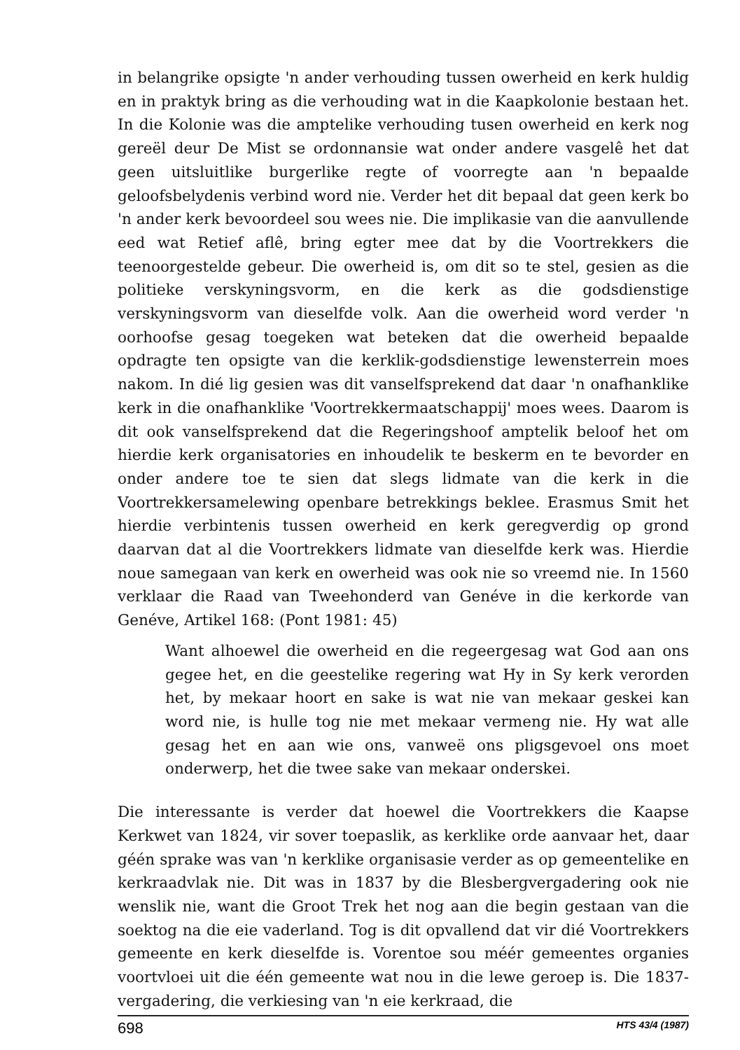in belangrike opsigte 'n ander verhouding tussen owerheid en kerk huldig en in praktyk bring as die verhouding wat in die Kaapkolonie bestaan het. In die Kolonie was die amptelike verhouding tusen owerheid en kerk nog gereël deur De Mist se ordonnansie wat onder andere vasgelê het dat geen uitsluitlike burgerlike regte of voorregte aan 'n bepaalde geloofsbelydenis verbind word nie. Verder het dit bepaal dat geen kerk bo 'n ander kerk bevoordeel sou wees nie. Die implikasie van die aanvullende eed wat Retief aflê, bring egter mee dat by die Voortrekkers die teenoorgestelde gebeur. Die owerheid is, om dit so te stel, gesien as die politieke verskyningsvorm, en die kerk as die godsdienstige verskyningsvorm van dieselfde volk. Aan die owerheid word verder 'n oorhoofse gesag toegeken wat beteken dat die owerheid bepaalde opdragte ten opsigte van die kerklik-godsdienstige lewensterrein moes nakom. In dié lig gesien was dit vanselfsprekend dat daar 'n onafhanklike kerk in die onafhanklike 'Voortrekkermaatschappij' moes wees. Daarom is dit ook vanselfsprekend dat die Regeringshoof amptelik beloof het om hierdie kerk organisatories en inhoudelik te beskerm en te bevorder en onder andere toe te sien dat slegs lidmate van die kerk in die Voortrekkersamelewing openbare betrekkings beklee. Erasmus Smit het hierdie verbintenis tussen owerheid en kerk geregverdig op grond daarvan dat al die Voortrekkers lidmate van dieselfde kerk was. Hierdie noue samegaan van kerk en owerheid was ook nie so vreemd nie. In 1560 verklaar die Raad van Tweehonderd van Genéve in die kerkorde van Genéve, Artikel 168: (Pont 1981: 45)
Want alhoewel die owerheid en die regeergesag wat God aan ons gegee het, en die geestelike regering wat Hy in Sy kerk verorden het, by mekaar hoort en sake is wat nie van mekaar geskei kan word nie, is hulle tog nie met mekaar vermeng nie. Hy wat alle gesag het en aan wie ons, vanweë ons pligsgevoel ons moet onderwerp, het die twee sake van mekaar onderskei.
Die interessante is verder dat hoewel die Voortrekkers die Kaapse Kerkwet van 1824, vir sover toepaslik, as kerklike orde aanvaar het, daar géén sprake was van 'n kerklike organisasie verder as op gemeentelike en kerkraadvlak nie. Dit was in 1837 by die Blesbergvergadering ook nie wenslik nie, want die Groot Trek het nog aan die begin gestaan van die soektog na die eie vaderland. Tog is dit opvallend dat vir dié Voortrekkers gemeente en kerk dieselfde is. Vorentoe sou méér gemeentes organies voortvloei uit die één gemeente wat nou in die lewe geroep is. Die 1837-vergadering, die verkiesing van 'n eie kerkraad, die
698 HTS 43/4 (1987)